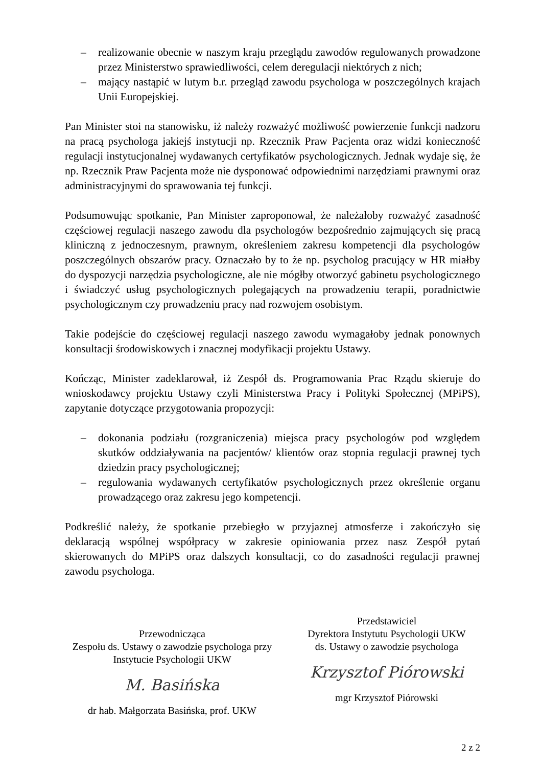– realizowanie obecnie w naszym kraju przeglądu zawodów regulowanych prowadzone przez Ministerstwo sprawiedliwości, celem deregulacji niektórych z nich;
– mający nastąpić w lutym b.r. przegląd zawodu psychologa w poszczególnych krajach Unii Europejskiej.
Pan Minister stoi na stanowisku, iż należy rozważyć możliwość powierzenie funkcji nadzoru na pracą psychologa jakiejś instytucji np. Rzecznik Praw Pacjenta oraz widzi konieczność regulacji instytucjonalnej wydawanych certyfikatów psychologicznych. Jednak wydaje się, że np. Rzecznik Praw Pacjenta może nie dysponować odpowiednimi narzędziami prawnymi oraz administracyjnymi do sprawowania tej funkcji.
Podsumowując spotkanie, Pan Minister zaproponował, że należałoby rozważyć zasadność częściowej regulacji naszego zawodu dla psychologów bezpośrednio zajmujących się pracą kliniczną z jednoczesnym, prawnym, określeniem zakresu kompetencji dla psychologów poszczególnych obszarów pracy. Oznaczało by to że np. psycholog pracujący w HR miałby do dyspozycji narzędzia psychologiczne, ale nie mógłby otworzyć gabinetu psychologicznego i świadczyć usług psychologicznych polegających na prowadzeniu terapii, poradnictwie psychologicznym czy prowadzeniu pracy nad rozwojem osobistym.
Takie podejście do częściowej regulacji naszego zawodu wymagałoby jednak ponownych konsultacji środowiskowych i znacznej modyfikacji projektu Ustawy.
Kończąc, Minister zadeklarował, iż Zespół ds. Programowania Prac Rządu skieruje do wnioskodawcy projektu Ustawy czyli Ministerstwa Pracy i Polityki Społecznej (MPiPS), zapytanie dotyczące przygotowania propozycji:
– dokonania podziału (rozgraniczenia) miejsca pracy psychologów pod względem skutków oddziaływania na pacjentów/ klientów oraz stopnia regulacji prawnej tych dziedzin pracy psychologicznej;
– regulowania wydawanych certyfikatów psychologicznych przez określenie organu prowadzącego oraz zakresu jego kompetencji.
Podkreślić należy, że spotkanie przebiegło w przyjaznej atmosferze i zakończyło się deklaracją wspólnej współpracy w zakresie opiniowania przez nasz Zespół pytań skierowanych do MPiPS oraz dalszych konsultacji, co do zasadności regulacji prawnej zawodu psychologa.
Przewodnicząca
Zespołu ds. Ustawy o zawodzie psychologa przy
Instytucie Psychologii UKW
M. Basińska
dr hab. Małgorzata Basińska, prof. UKW
Przedstawiciel
Dyrektora Instytutu Psychologii UKW
ds. Ustawy o zawodzie psychologa
Krzysztof Piórowski
mgr Krzysztof Piórowski
2 z 2